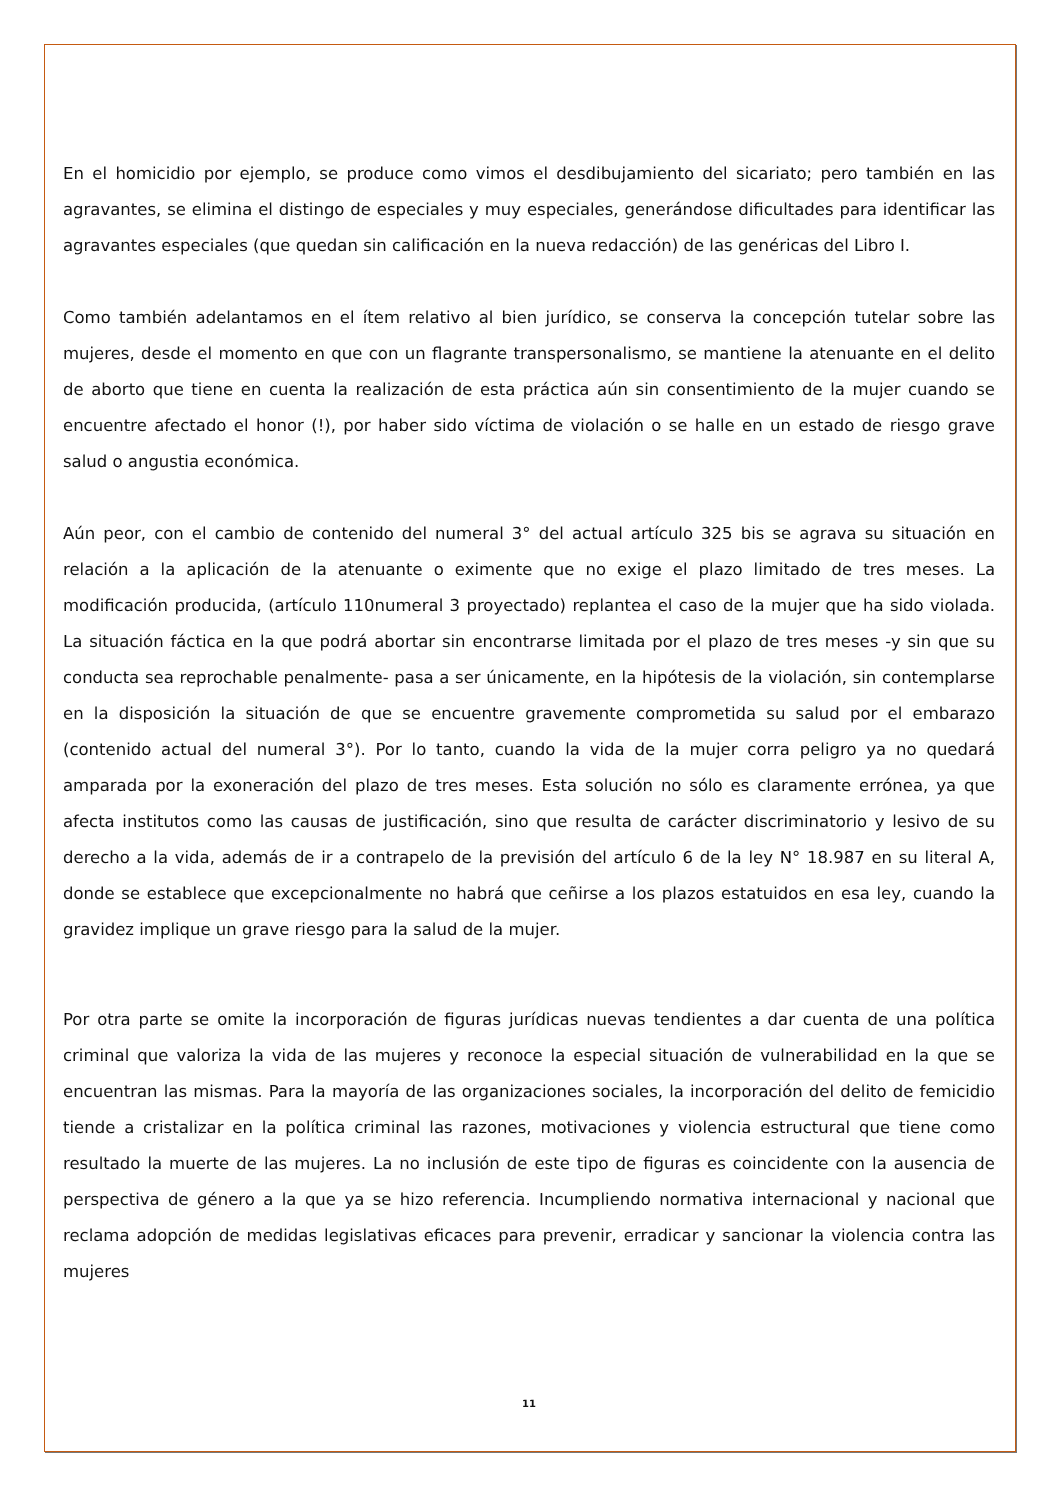En el homicidio por ejemplo, se produce como vimos el desdibujamiento del sicariato; pero también en las agravantes, se elimina el distingo de especiales y muy especiales, generándose dificultades para identificar las agravantes especiales (que quedan sin calificación en la nueva redacción) de las genéricas del Libro I.
Como también adelantamos en el ítem relativo al bien jurídico, se conserva la concepción tutelar sobre las mujeres, desde el momento en que con un flagrante transpersonalismo, se mantiene la atenuante en el delito de aborto que tiene en cuenta la realización de esta práctica aún sin consentimiento de la mujer cuando se encuentre afectado el honor (!), por haber sido víctima de violación o se halle en un estado de riesgo grave salud o angustia económica.
Aún peor, con el cambio de contenido del numeral 3° del actual artículo 325 bis se agrava su situación en relación a la aplicación de la atenuante o eximente que no exige el plazo limitado de tres meses. La modificación producida, (artículo 110numeral 3 proyectado) replantea el caso de la mujer que ha sido violada. La situación fáctica en la que podrá abortar sin encontrarse limitada por el plazo de tres meses -y sin que su conducta sea reprochable penalmente- pasa a ser únicamente, en la hipótesis de la violación, sin contemplarse en la disposición la situación de que se encuentre gravemente comprometida su salud por el embarazo (contenido actual del numeral 3°). Por lo tanto, cuando la vida de la mujer corra peligro ya no quedará amparada por la exoneración del plazo de tres meses. Esta solución no sólo es claramente errónea, ya que afecta institutos como las causas de justificación, sino que resulta de carácter discriminatorio y lesivo de su derecho a la vida, además de ir a contrapelo de la previsión del artículo 6 de la ley N° 18.987 en su literal A, donde se establece que excepcionalmente no habrá que ceñirse a los plazos estatuidos en esa ley, cuando la gravidez implique un grave riesgo para la salud de la mujer.
Por otra parte se omite la incorporación de figuras jurídicas nuevas tendientes a dar cuenta de una política criminal que valoriza la vida de las mujeres y reconoce la especial situación de vulnerabilidad en la que se encuentran las mismas. Para la mayoría de las organizaciones sociales, la incorporación del delito de femicidio tiende a cristalizar en la política criminal las razones, motivaciones y violencia estructural que tiene como resultado la muerte de las mujeres. La no inclusión de este tipo de figuras es coincidente con la ausencia de perspectiva de género a la que ya se hizo referencia. Incumpliendo normativa internacional y nacional que reclama adopción de medidas legislativas eficaces para prevenir, erradicar y sancionar la violencia contra las mujeres
11